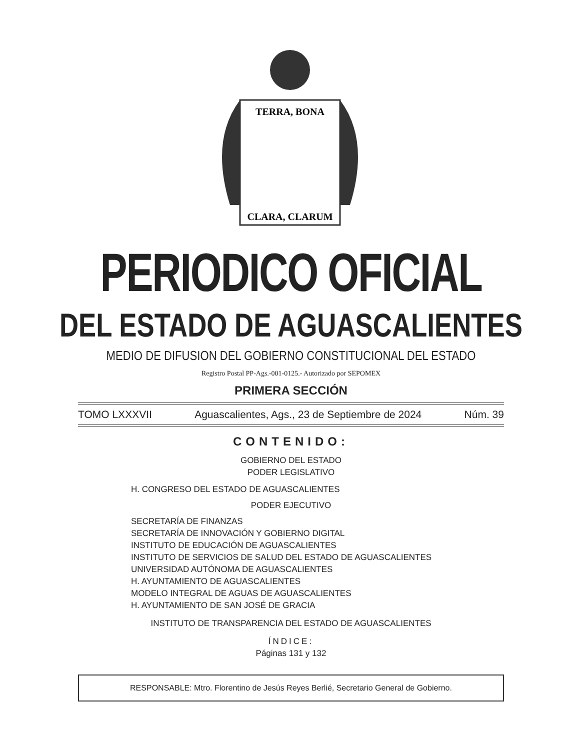TERRA, BONA
CLARA, CLARUM
PERIODICO OFICIAL
DEL ESTADO DE AGUASCALIENTES
MEDIO DE DIFUSION DEL GOBIERNO CONSTITUCIONAL DEL ESTADO
Registro Postal PP-Ags.-001-0125.- Autorizado por SEPOMEX
PRIMERA SECCIÓN
TOMO LXXXVII Aguascalientes, Ags., 23 de Septiembre de 2024 Núm. 39
CONTENIDO:
GOBIERNO DEL ESTADO
PODER LEGISLATIVO
H. CONGRESO DEL ESTADO DE AGUASCALIENTES
PODER EJECUTIVO
SECRETARÍA DE FINANZAS
SECRETARÍA DE INNOVACIÓN Y GOBIERNO DIGITAL
INSTITUTO DE EDUCACIÓN DE AGUASCALIENTES
INSTITUTO DE SERVICIOS DE SALUD DEL ESTADO DE AGUASCALIENTES
UNIVERSIDAD AUTÓNOMA DE AGUASCALIENTES
H. AYUNTAMIENTO DE AGUASCALIENTES
MODELO INTEGRAL DE AGUAS DE AGUASCALIENTES
H. AYUNTAMIENTO DE SAN JOSÉ DE GRACIA
INSTITUTO DE TRANSPARENCIA DEL ESTADO DE AGUASCALIENTES
ÍNDICE:
Páginas 131 y 132
RESPONSABLE: Mtro. Florentino de Jesús Reyes Berlié, Secretario General de Gobierno.